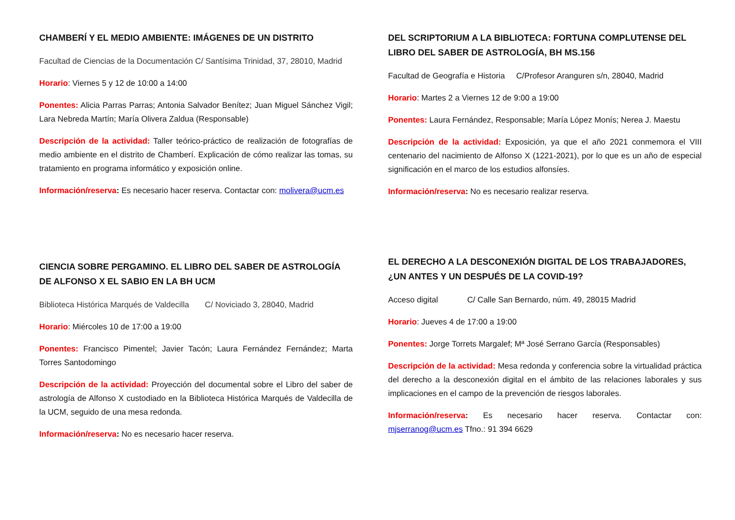CHAMBERÍ Y EL MEDIO AMBIENTE: IMÁGENES DE UN DISTRITO
Facultad de Ciencias de la Documentación C/ Santísima Trinidad, 37, 28010, Madrid
Horario: Viernes 5 y 12 de 10:00 a 14:00
Ponentes: Alicia Parras Parras; Antonia Salvador Benítez; Juan Miguel Sánchez Vigil; Lara Nebreda Martín; María Olivera Zaldua (Responsable)
Descripción de la actividad: Taller teórico-práctico de realización de fotografías de medio ambiente en el distrito de Chamberí. Explicación de cómo realizar las tomas, su tratamiento en programa informático y exposición online.
Información/reserva: Es necesario hacer reserva. Contactar con: molivera@ucm.es
CIENCIA SOBRE PERGAMINO. EL LIBRO DEL SABER DE ASTROLOGÍA DE ALFONSO X EL SABIO EN LA BH UCM
Biblioteca Histórica Marqués de Valdecilla C/ Noviciado 3, 28040, Madrid
Horario: Miércoles 10 de 17:00 a 19:00
Ponentes: Francisco Pimentel; Javier Tacón; Laura Fernández Fernández; Marta Torres Santodomingo
Descripción de la actividad: Proyección del documental sobre el Libro del saber de astrología de Alfonso X custodiado en la Biblioteca Histórica Marqués de Valdecilla de la UCM, seguido de una mesa redonda.
Información/reserva: No es necesario hacer reserva.
DEL SCRIPTORIUM A LA BIBLIOTECA: FORTUNA COMPLUTENSE DEL LIBRO DEL SABER DE ASTROLOGÍA, BH MS.156
Facultad de Geografía e Historia C/Profesor Aranguren s/n, 28040, Madrid
Horario: Martes 2 a Viernes 12 de 9:00 a 19:00
Ponentes: Laura Fernández, Responsable; María López Monís; Nerea J. Maestu
Descripción de la actividad: Exposición, ya que el año 2021 conmemora el VIII centenario del nacimiento de Alfonso X (1221-2021), por lo que es un año de especial significación en el marco de los estudios alfonsíes.
Información/reserva: No es necesario realizar reserva.
EL DERECHO A LA DESCONEXIÓN DIGITAL DE LOS TRABAJADORES, ¿UN ANTES Y UN DESPUÉS DE LA COVID-19?
Acceso digital C/ Calle San Bernardo, núm. 49, 28015 Madrid
Horario: Jueves 4 de 17:00 a 19:00
Ponentes: Jorge Torrets Margalef; Mª José Serrano García (Responsables)
Descripción de la actividad: Mesa redonda y conferencia sobre la virtualidad práctica del derecho a la desconexión digital en el ámbito de las relaciones laborales y sus implicaciones en el campo de la prevención de riesgos laborales.
Información/reserva: Es necesario hacer reserva. Contactar con: mjserranog@ucm.es Tfno.: 91 394 6629